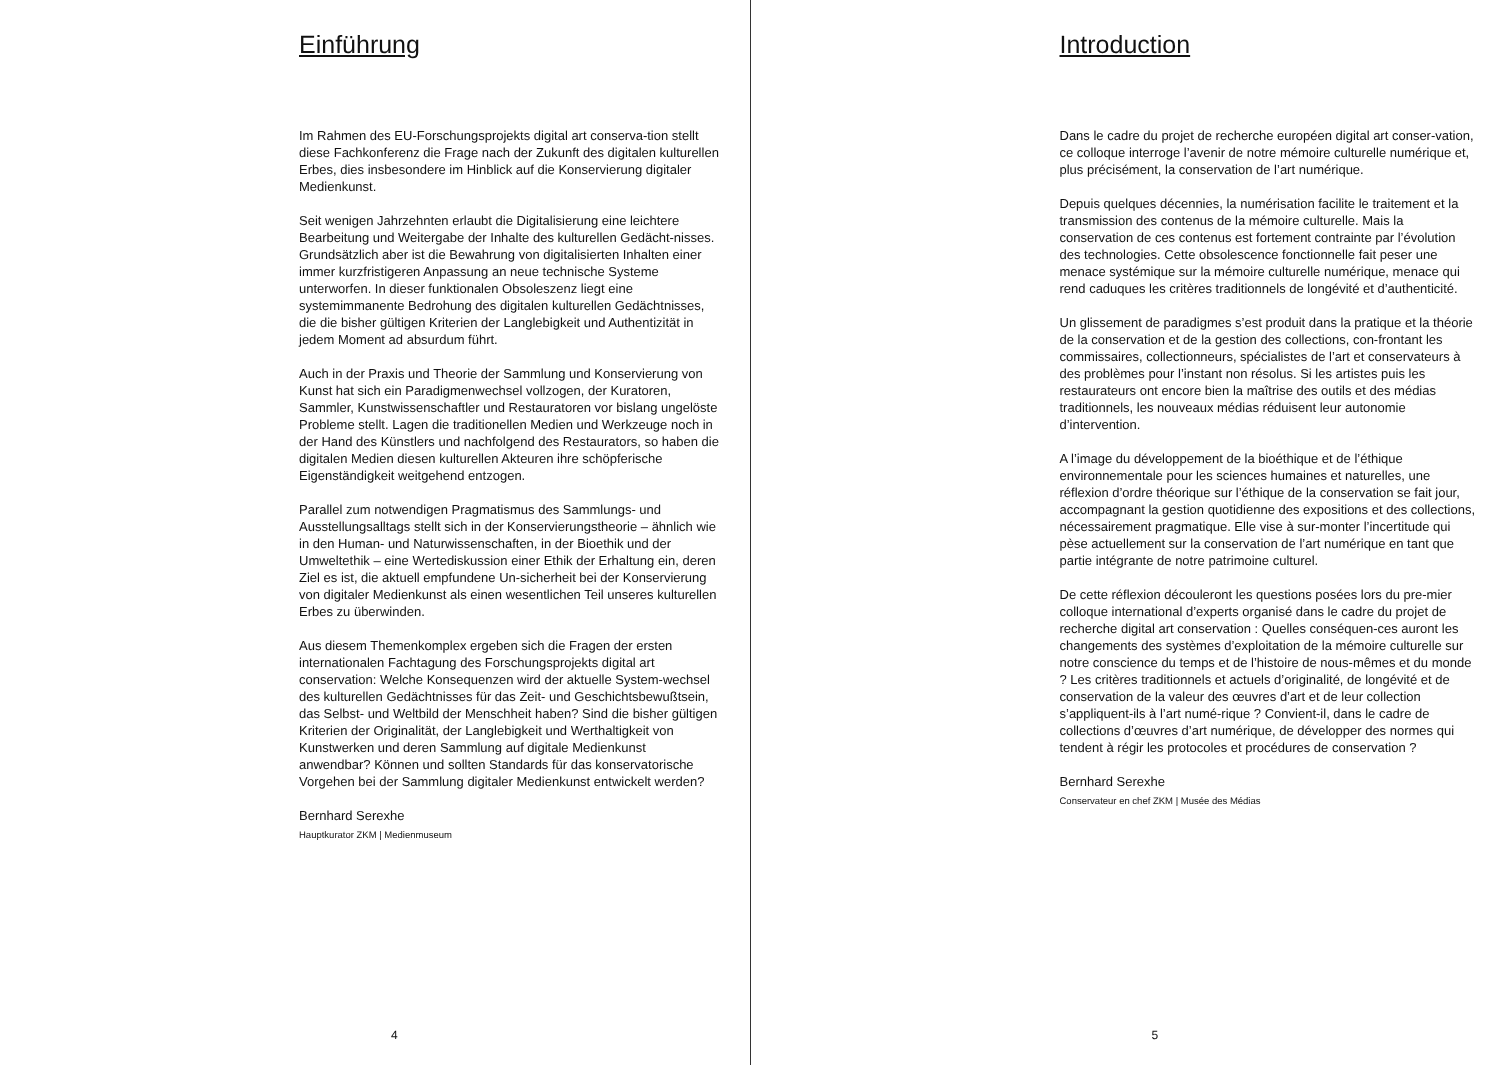Einführung
Im Rahmen des EU-Forschungsprojekts digital art conserva-tion stellt diese Fachkonferenz die Frage nach der Zukunft des digitalen kulturellen Erbes, dies insbesondere im Hinblick auf die Konservierung digitaler Medienkunst.
Seit wenigen Jahrzehnten erlaubt die Digitalisierung eine leichtere Bearbeitung und Weitergabe der Inhalte des kulturellen Gedächt-nisses. Grundsätzlich aber ist die Bewahrung von digitalisierten Inhalten einer immer kurzfristigeren Anpassung an neue technische Systeme unterworfen. In dieser funktionalen Obsoleszenz liegt eine systemimmanente Bedrohung des digitalen kulturellen Gedächtnisses, die die bisher gültigen Kriterien der Langlebigkeit und Authentizität in jedem Moment ad absurdum führt.
Auch in der Praxis und Theorie der Sammlung und Konservierung von Kunst hat sich ein Paradigmenwechsel vollzogen, der Kuratoren, Sammler, Kunstwissenschaftler und Restauratoren vor bislang ungelöste Probleme stellt. Lagen die traditionellen Medien und Werkzeuge noch in der Hand des Künstlers und nachfolgend des Restaurators, so haben die digitalen Medien diesen kulturellen Akteuren ihre schöpferische Eigenständigkeit weitgehend entzogen.
Parallel zum notwendigen Pragmatismus des Sammlungs- und Ausstellungsalltags stellt sich in der Konservierungstheorie – ähnlich wie in den Human- und Naturwissenschaften, in der Bioethik und der Umweltethik – eine Wertediskussion einer Ethik der Erhaltung ein, deren Ziel es ist, die aktuell empfundene Un-sicherheit bei der Konservierung von digitaler Medienkunst als einen wesentlichen Teil unseres kulturellen Erbes zu überwinden.
Aus diesem Themenkomplex ergeben sich die Fragen der ersten internationalen Fachtagung des Forschungsprojekts digital art conservation: Welche Konsequenzen wird der aktuelle System-wechsel des kulturellen Gedächtnisses für das Zeit- und Geschichtsbewußtsein, das Selbst- und Weltbild der Menschheit haben? Sind die bisher gültigen Kriterien der Originalität, der Langlebigkeit und Werthaltigkeit von Kunstwerken und deren Sammlung auf digitale Medienkunst anwendbar? Können und sollten Standards für das konservatorische Vorgehen bei der Sammlung digitaler Medienkunst entwickelt werden?
Bernhard Serexhe
Hauptkurator ZKM | Medienmuseum
4
Introduction
Dans le cadre du projet de recherche européen digital art conser-vation, ce colloque interroge l’avenir de notre mémoire culturelle numérique et, plus précisément, la conservation de l’art numérique.
Depuis quelques décennies, la numérisation facilite le traitement et la transmission des contenus de la mémoire culturelle. Mais la conservation de ces contenus est fortement contrainte par l’évolution des technologies. Cette obsolescence fonctionnelle fait peser une menace systémique sur la mémoire culturelle numérique, menace qui rend caduques les critères traditionnels de longévité et d’authenticité.
Un glissement de paradigmes s’est produit dans la pratique et la théorie de la conservation et de la gestion des collections, con-frontant les commissaires, collectionneurs, spécialistes de l’art et conservateurs à des problèmes pour l’instant non résolus. Si les artistes puis les restaurateurs ont encore bien la maîtrise des outils et des médias traditionnels, les nouveaux médias réduisent leur autonomie d’intervention.
A l’image du développement de la bioéthique et de l’éthique environnementale pour les sciences humaines et naturelles, une réflexion d’ordre théorique sur l’éthique de la conservation se fait jour, accompagnant la gestion quotidienne des expositions et des collections, nécessairement pragmatique. Elle vise à sur-monter l’incertitude qui pèse actuellement sur la conservation de l’art numérique en tant que partie intégrante de notre patrimoine culturel.
De cette réflexion découleront les questions posées lors du pre-mier colloque international d’experts organisé dans le cadre du projet de recherche digital art conservation : Quelles conséquen-ces auront les changements des systèmes d’exploitation de la mémoire culturelle sur notre conscience du temps et de l’histoire de nous-mêmes et du monde ? Les critères traditionnels et actuels d’originalité, de longévité et de conservation de la valeur des œuvres d’art et de leur collection s’appliquent-ils à l’art numé-rique ? Convient-il, dans le cadre de collections d’œuvres d’art numérique, de développer des normes qui tendent à régir les protocoles et procédures de conservation ?
Bernhard Serexhe
Conservateur en chef ZKM | Musée des Médias
5